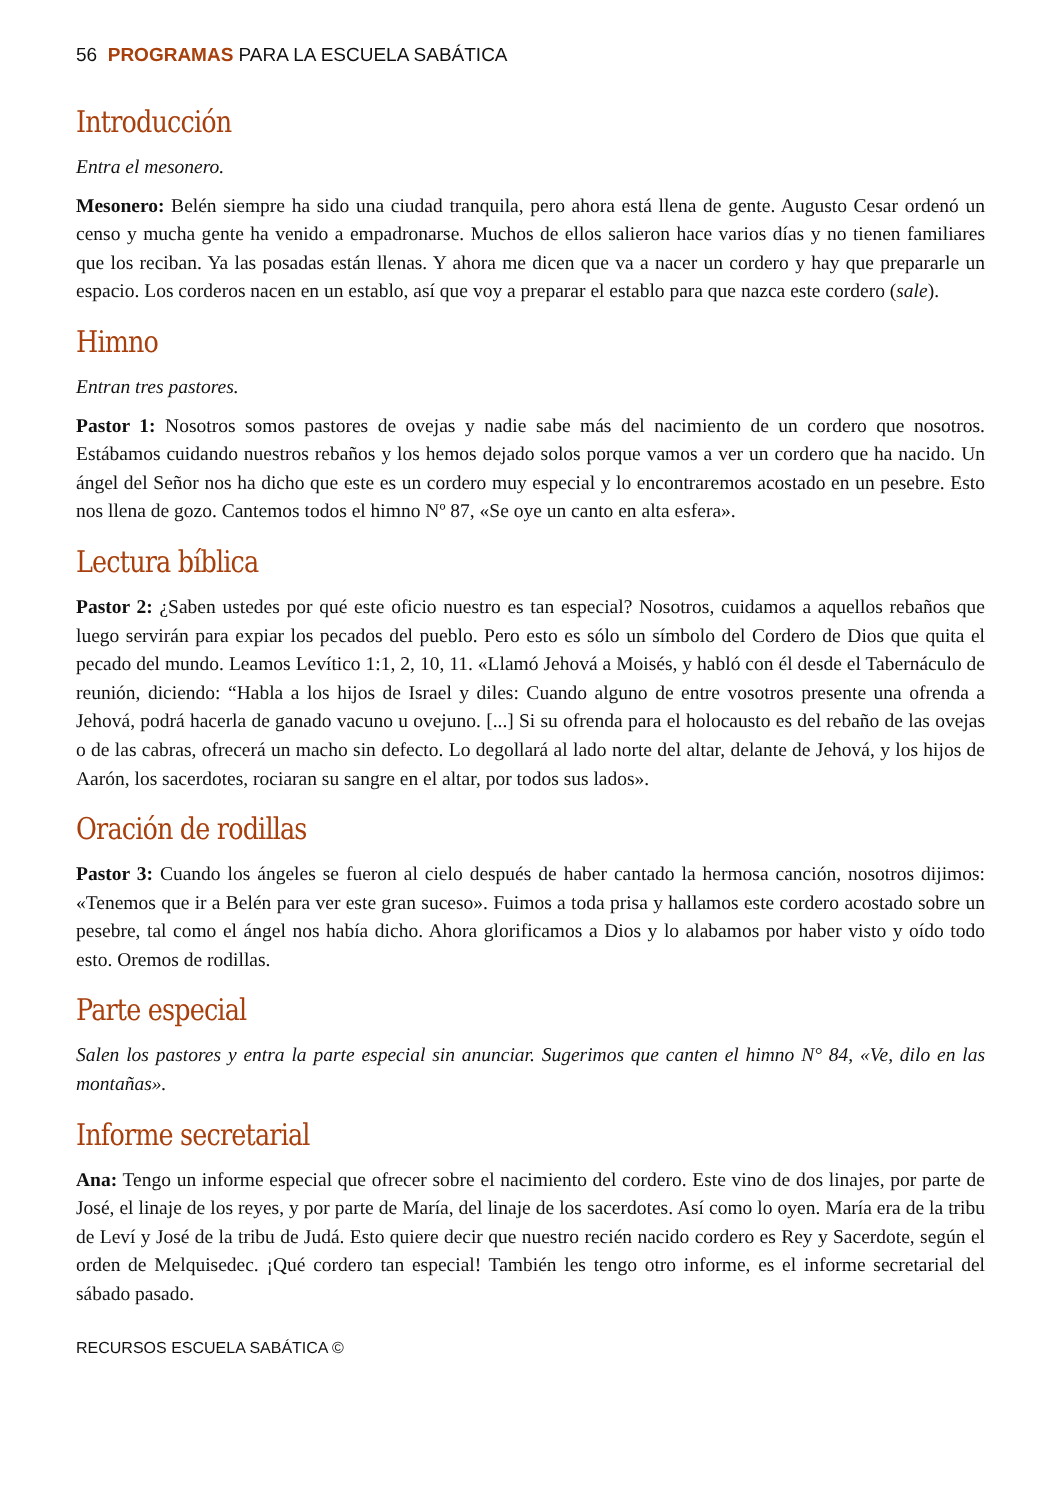56 PROGRAMAS PARA LA ESCUELA SABÁTICA
Introducción
Entra el mesonero.
Mesonero: Belén siempre ha sido una ciudad tranquila, pero ahora está llena de gente. Augusto Cesar ordenó un censo y mucha gente ha venido a empadronarse. Muchos de ellos salieron hace varios días y no tienen familiares que los reciban. Ya las posadas están llenas. Y ahora me dicen que va a nacer un cordero y hay que prepararle un espacio. Los corderos nacen en un establo, así que voy a preparar el establo para que nazca este cordero (sale).
Himno
Entran tres pastores.
Pastor 1: Nosotros somos pastores de ovejas y nadie sabe más del nacimiento de un cordero que nosotros. Estábamos cuidando nuestros rebaños y los hemos dejado solos porque vamos a ver un cordero que ha nacido. Un ángel del Señor nos ha dicho que este es un cordero muy especial y lo encontraremos acostado en un pesebre. Esto nos llena de gozo. Cantemos todos el himno Nº 87, «Se oye un canto en alta esfera».
Lectura bíblica
Pastor 2: ¿Saben ustedes por qué este oficio nuestro es tan especial? Nosotros, cuidamos a aquellos rebaños que luego servirán para expiar los pecados del pueblo. Pero esto es sólo un símbolo del Cordero de Dios que quita el pecado del mundo. Leamos Levítico 1:1, 2, 10, 11. «Llamó Jehová a Moisés, y habló con él desde el Tabernáculo de reunión, diciendo: “Habla a los hijos de Israel y diles: Cuando alguno de entre vosotros presente una ofrenda a Jehová, podrá hacerla de ganado vacuno u ovejuno. [...] Si su ofrenda para el holocausto es del rebaño de las ovejas o de las cabras, ofrecerá un macho sin defecto. Lo degollará al lado norte del altar, delante de Jehová, y los hijos de Aarón, los sacerdotes, rociaran su sangre en el altar, por todos sus lados».
Oración de rodillas
Pastor 3: Cuando los ángeles se fueron al cielo después de haber cantado la hermosa canción, nosotros dijimos: «Tenemos que ir a Belén para ver este gran suceso». Fuimos a toda prisa y hallamos este cordero acostado sobre un pesebre, tal como el ángel nos había dicho. Ahora glorificamos a Dios y lo alabamos por haber visto y oído todo esto. Oremos de rodillas.
Parte especial
Salen los pastores y entra la parte especial sin anunciar. Sugerimos que canten el himno N° 84, «Ve, dilo en las montañas».
Informe secretarial
Ana: Tengo un informe especial que ofrecer sobre el nacimiento del cordero. Este vino de dos linajes, por parte de José, el linaje de los reyes, y por parte de María, del linaje de los sacerdotes. Así como lo oyen. María era de la tribu de Leví y José de la tribu de Judá. Esto quiere decir que nuestro recién nacido cordero es Rey y Sacerdote, según el orden de Melquisedec. ¡Qué cordero tan especial! También les tengo otro informe, es el informe secretarial del sábado pasado.
RECURSOS ESCUELA SABÁTICA ©